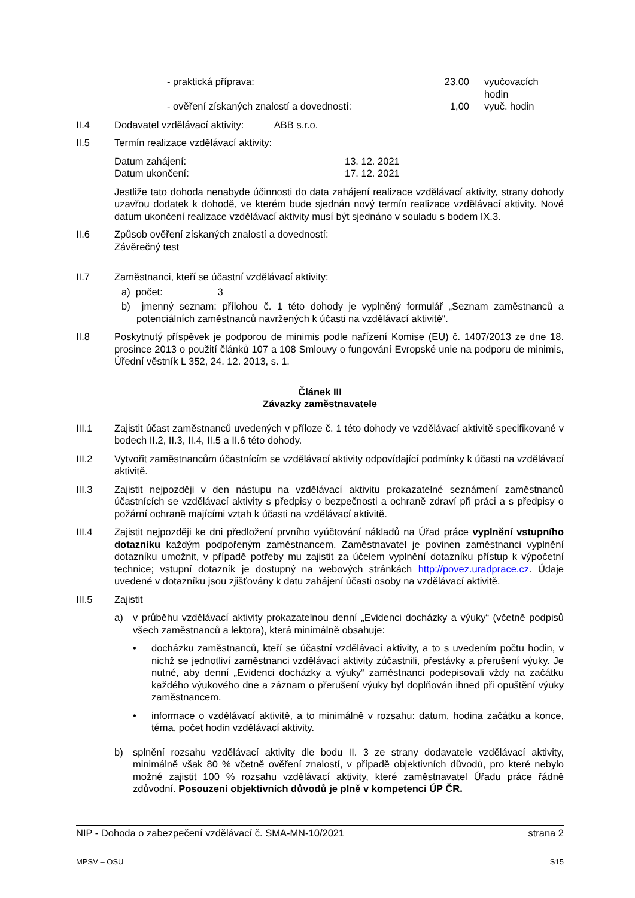- praktická příprava: 23,00 vyučovacích hodin - ověření získaných znalostí a dovedností: 1,00 vyuč. hodin
II.4 Dodavatel vzdělávací aktivity: ABB s.r.o.
II.5 Termín realizace vzdělávací aktivity:
Datum zahájení: 13. 12. 2021 Datum ukončení: 17. 12. 2021
Jestliže tato dohoda nenabyde účinnosti do data zahájení realizace vzdělávací aktivity, strany dohody uzavřou dodatek k dohodě, ve kterém bude sjednán nový termín realizace vzdělávací aktivity. Nové datum ukončení realizace vzdělávací aktivity musí být sjednáno v souladu s bodem IX.3.
II.6 Způsob ověření získaných znalostí a dovedností:
Závěrečný test
II.7 Zaměstnanci, kteří se účastní vzdělávací aktivity:
a) počet: 3
b) jmenný seznam: přílohou č. 1 této dohody je vyplněný formulář „Seznam zaměstnanců a potenciálních zaměstnanců navržených k účasti na vzdělávací aktivitě“.
II.8 Poskytnutý příspěvek je podporou de minimis podle nařízení Komise (EU) č. 1407/2013 ze dne 18. prosince 2013 o použití článků 107 a 108 Smlouvy o fungování Evropské unie na podporu de minimis, Úřední věstník L 352, 24. 12. 2013, s. 1.
Článek III
Závazky zaměstnavatele
III.1 Zajistit účast zaměstnanců uvedených v příloze č. 1 této dohody ve vzdělávací aktivitě specifikované v bodech II.2, II.3, II.4, II.5 a II.6 této dohody.
III.2 Vytvořit zaměstnancům účastnícím se vzdělávací aktivity odpovídající podmínky k účasti na vzdělávací aktivitě.
III.3 Zajistit nejpozději v den nástupu na vzdělávací aktivitu prokazatelné seznámení zaměstnanců účastnících se vzdělávací aktivity s předpisy o bezpečnosti a ochraně zdraví při práci a s předpisy o požární ochraně majícími vztah k účasti na vzdělávací aktivitě.
III.4 Zajistit nejpozději ke dni předložení prvního vyúčtování nákladů na Úřad práce vyplnění vstupního dotazníku každým podpořeným zaměstnancem. Zaměstnavatel je povinen zaměstnanci vyplnění dotazníku umožnit, v případě potřeby mu zajistit za účelem vyplnění dotazníku přístup k výpočetní technice; vstupní dotazník je dostupný na webových stránkách http://povez.uradprace.cz. Údaje uvedené v dotazníku jsou zjišťovány k datu zahájení účasti osoby na vzdělávací aktivitě.
III.5 Zajistit
a) v průběhu vzdělávací aktivity prokazatelnou denní „Evidenci docházky a výuky“ (včetně podpisů všech zaměstnanců a lektora), která minimálně obsahuje:
• docházku zaměstnanců, kteří se účastní vzdělávací aktivity, a to s uvedením počtu hodin, v nichž se jednotliví zaměstnanci vzdělávací aktivity zúčastnili, přestávky a přerušení výuky. Je nutné, aby denní „Evidenci docházky a výuky“ zaměstnanci podepisovali vždy na začátku každého výukového dne a záznam o přerušení výuky byl doplňován ihned při opuštění výuky zaměstnancem.
• informace o vzdělávací aktivitě, a to minimálně v rozsahu: datum, hodina začátku a konce, téma, počet hodin vzdělávací aktivity.
b) splnění rozsahu vzdělávací aktivity dle bodu II. 3 ze strany dodavatele vzdělávací aktivity, minimálně však 80 % včetně ověření znalostí, v případě objektivních důvodů, pro které nebylo možné zajistit 100 % rozsahu vzdělávací aktivity, které zaměstnavatel Úřadu práce řádně zdůvodní. Posouzení objektivních důvodů je plně v kompetenci ÚP ČR.
NIP - Dohoda o zabezpečení vzdělávací č. SMA-MN-10/2021 strana 2
MPSV – OSU S15